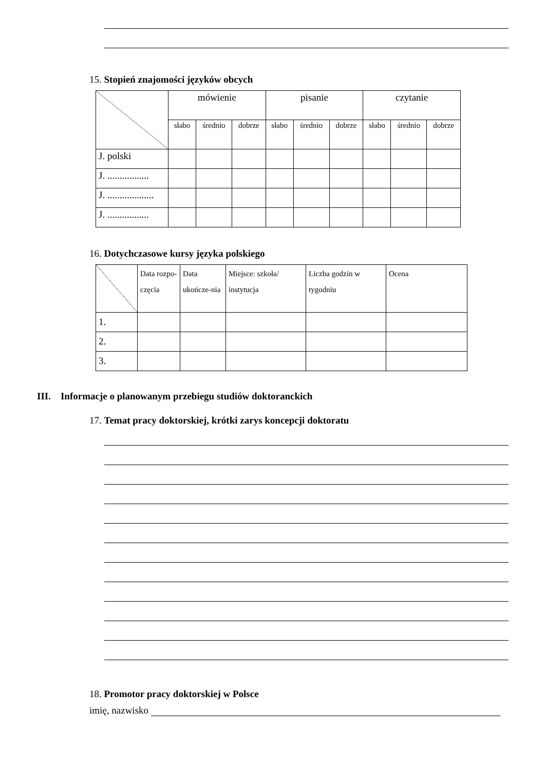15. Stopień znajomości języków obcych
| | mówienie | | | pisanie | | | czytanie | | |
| | słabo | średnio | dobrze | słabo | średnio | dobrze | słabo | średnio | dobrze |
| J. polski | | | | | | | | | |
| J. ................. | | | | | | | | | |
| J. ................... | | | | | | | | | |
| J. ................. | | | | | | | | | |
16. Dotychczasowe kursy języka polskiego
| | Data rozpo-częcia | Data ukończe-nia | Miejsce: szkoła/ instytucja | Liczba godzin w tygodniu | Ocena |
| 1. | | | | | |
| 2. | | | | | |
| 3. | | | | | |
III. Informacje o planowanym przebiegu studiów doktoranckich
17. Temat pracy doktorskiej, krótki zarys koncepcji doktoratu
18. Promotor pracy doktorskiej w Polsce
imię, nazwisko